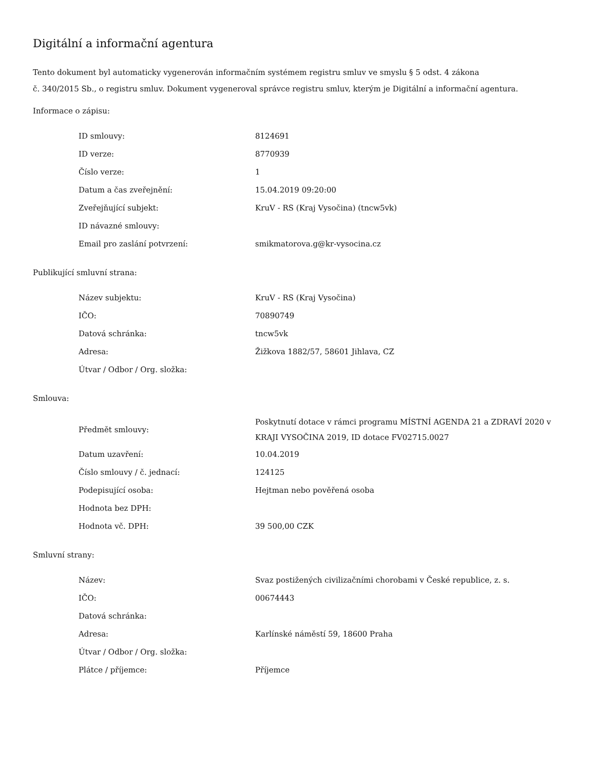Digitální a informační agentura
Tento dokument byl automaticky vygenerován informačním systémem registru smluv ve smyslu § 5 odst. 4 zákona
č. 340/2015 Sb., o registru smluv. Dokument vygeneroval správce registru smluv, kterým je Digitální a informační agentura.
Informace o zápisu:
| ID smlouvy: | 8124691 |
| ID verze: | 8770939 |
| Číslo verze: | 1 |
| Datum a čas zveřejnění: | 15.04.2019 09:20:00 |
| Zveřejňující subjekt: | KruV - RS (Kraj Vysočina) (tncw5vk) |
| ID návazné smlouvy: | |
| Email pro zaslání potvrzení: | smikmatorova.g@kr-vysocina.cz |
Publikující smluvní strana:
| Název subjektu: | KruV - RS (Kraj Vysočina) |
| IČO: | 70890749 |
| Datová schránka: | tncw5vk |
| Adresa: | Žižkova 1882/57, 58601 Jihlava, CZ |
| Útvar / Odbor / Org. složka: | |
Smlouva:
| Předmět smlouvy: | Poskytnutí dotace v rámci programu MÍSTNÍ AGENDA 21 a ZDRAVÍ 2020 v KRAJI VYSOČINA 2019, ID dotace FV02715.0027 |
| Datum uzavření: | 10.04.2019 |
| Číslo smlouvy / č. jednací: | 124125 |
| Podepisující osoba: | Hejtman nebo pověřená osoba |
| Hodnota bez DPH: | |
| Hodnota vč. DPH: | 39 500,00 CZK |
Smluvní strany:
| Název: | Svaz postižených civilizačními chorobami v České republice, z. s. |
| IČO: | 00674443 |
| Datová schránka: | |
| Adresa: | Karlínské náměstí 59, 18600 Praha |
| Útvar / Odbor / Org. složka: | |
| Plátce / příjemce: | Příjemce |